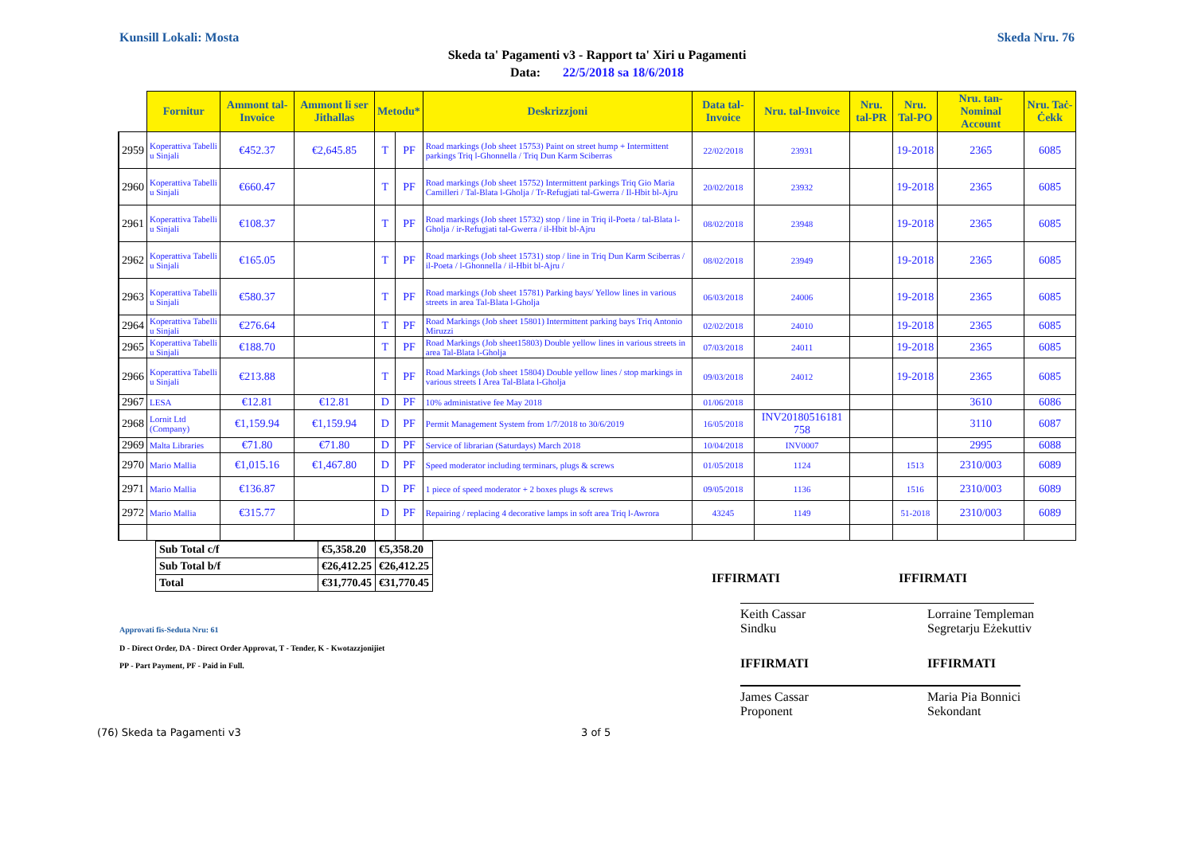Kunsill Lokali: Mosta Skeda Nru. 76
Skeda ta' Pagamenti v3 - Rapport ta' Xiri u Pagamenti
Data: 22/5/2018 sa 18/6/2018
| | Fornitur | Ammont tal-Invoice | Ammont li ser Jithallas | Metodu* | | Deskrizzjoni | Data tal-Invoice | Nru. tal-Invoice | Nru. tal-PR | Nru. Tal-PO | Nru. tan-Nominal Account | Nru. Taċ-Ċekk |
| --- | --- | --- | --- | --- | --- | --- | --- | --- | --- | --- | --- | --- |
| 2959 | Koperattiva Tabelli u Sinjali | €452.37 | €2,645.85 | T | PF | Road markings (Job sheet 15753) Paint on street hump + Intermittent parkings Triq l-Ghonnella / Triq Dun Karm Sciberras | 22/02/2018 | 23931 | | 19-2018 | 2365 | 6085 |
| 2960 | Koperattiva Tabelli u Sinjali | €660.47 | | T | PF | Road markings (Job sheet 15752) Intermittent parkings Triq Gio Maria Camilleri / Tal-Blata l-Gholja / Tr-Refugjati tal-Gwerra / Il-Hbit bl-Ajru | 20/02/2018 | 23932 | | 19-2018 | 2365 | 6085 |
| 2961 | Koperattiva Tabelli u Sinjali | €108.37 | | T | PF | Road markings (Job sheet 15732) stop / line in Triq il-Poeta / tal-Blata l-Gholja / ir-Refugjati tal-Gwerra / il-Hbit bl-Ajru | 08/02/2018 | 23948 | | 19-2018 | 2365 | 6085 |
| 2962 | Koperattiva Tabelli u Sinjali | €165.05 | | T | PF | Road markings (Job sheet 15731) stop / line in Triq Dun Karm Sciberras / il-Poeta / l-Ghonnella / il-Hbit bl-Ajru / | 08/02/2018 | 23949 | | 19-2018 | 2365 | 6085 |
| 2963 | Koperattiva Tabelli u Sinjali | €580.37 | | T | PF | Road markings (Job sheet 15781) Parking bays/ Yellow lines in various streets in area Tal-Blata l-Gholja | 06/03/2018 | 24006 | | 19-2018 | 2365 | 6085 |
| 2964 | Koperattiva Tabelli u Sinjali | €276.64 | | T | PF | Road Markings (Job sheet 15801) Intermittent parking bays Triq Antonio Miruzzi | 02/02/2018 | 24010 | | 19-2018 | 2365 | 6085 |
| 2965 | Koperattiva Tabelli u Sinjali | €188.70 | | T | PF | Road Markings (Job sheet15803) Double yellow lines in various streets in area Tal-Blata l-Gholja | 07/03/2018 | 24011 | | 19-2018 | 2365 | 6085 |
| 2966 | Koperattiva Tabelli u Sinjali | €213.88 | | T | PF | Road Markings (Job sheet 15804) Double yellow lines / stop markings in various streets I Area Tal-Blata l-Gholja | 09/03/2018 | 24012 | | 19-2018 | 2365 | 6085 |
| 2967 | LESA | €12.81 | €12.81 | D | PF | 10% administative fee May 2018 | 01/06/2018 | | | | 3610 | 6086 |
| 2968 | Lornit Ltd (Company) | €1,159.94 | €1,159.94 | D | PF | Permit Management System from 1/7/2018 to 30/6/2019 | 16/05/2018 | INV20180516181 758 | | | 3110 | 6087 |
| 2969 | Malta Libraries | €71.80 | €71.80 | D | PF | Service of librarian (Saturdays) March 2018 | 10/04/2018 | INV0007 | | | 2995 | 6088 |
| 2970 | Mario Mallia | €1,015.16 | €1,467.80 | D | PF | Speed moderator including terminars, plugs & screws | 01/05/2018 | 1124 | | 1513 | 2310/003 | 6089 |
| 2971 | Mario Mallia | €136.87 | | D | PF | 1 piece of speed moderator + 2 boxes plugs & screws | 09/05/2018 | 1136 | | 1516 | 2310/003 | 6089 |
| 2972 | Mario Mallia | €315.77 | | D | PF | Repairing / replacing 4 decorative lamps in soft area Triq l-Awrora | 43245 | 1149 | | 51-2018 | 2310/003 | 6089 |
| Sub Total c/f | €5,358.20 | €5,358.20 |
| Sub Total b/f | €26,412.25 | €26,412.25 |
| Total | €31,770.45 | €31,770.45 |
IFFIRMATI IFFIRMATI
Approvati fis-Seduta Nru: 61
Keith Cassar
Sindku
Lorraine Templeman
Segretarju Eżekuttiv
D - Direct Order, DA - Direct Order Approvat, T - Tender, K - Kwotazzjonijiet
PP - Part Payment, PF - Paid in Full.
IFFIRMATI IFFIRMATI
James Cassar
Proponent
Maria Pia Bonnici
Sekondant
(76) Skeda ta Pagamenti v3 3 of 5